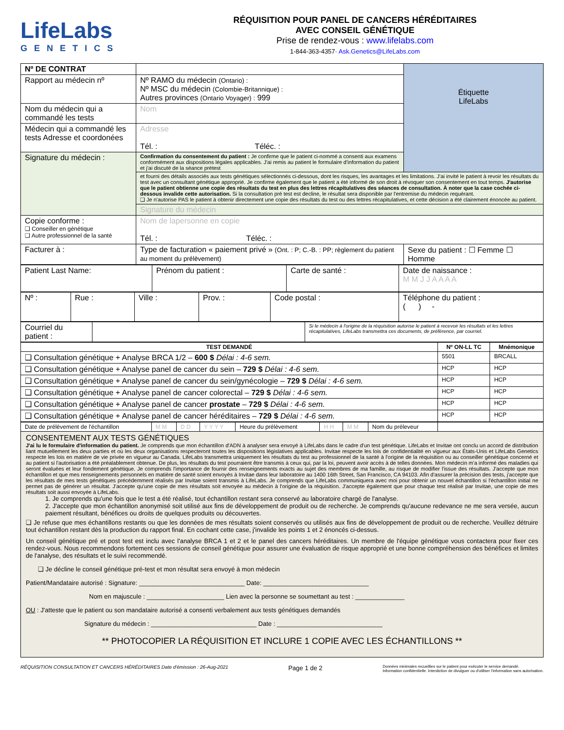LifeLabs
GENETICS
RÉQUISITION POUR PANEL DE CANCERS HÉRÉDITAIRES
AVEC CONSEIL GÉNÉTIQUE
Prise de rendez-vous : www.lifelabs.com
1-844-363-4357· Ask.Genetics@LifeLabs.com
| Nº DE CONTRAT | | Étiquette LifeLabs |
| Rapport au médecin nº | Nº RAMO du médecin (Ontario) : Nº MSC du médecin (Colombie-Britannique) : Autres provinces (Ontario Voyager) : 999 | |
| Nom du médecin qui a commandé les tests | Nom | |
| Médecin qui a commandé les tests Adresse et coordonées | Adresse Tél. : Téléc. : | |
| Signature du médecin : | Confirmation du consentement du patient : Je confirme que le patient ci-nommé a consenti aux examens conformément aux dispositions légales applicables. J'ai remis au patient le formulaire d'information du patient et j'ai discuté de la séance prétest | |
| | et fourni des détails associés aux tests génétiques sélectionnés ci-dessous, dont les risques, les avantages et les limitations. J'ai invité le patient à revoir les résultats du test avec un consultant génétique approprié. Je confirme également que le patient a été informé de son droit à révoquer son consentement en tout temps. J'autorise que le patient obtienne une copie des résultats du test en plus des lettres récapitulatives des séances de consultation. À noter que la case cochée ci-dessous invalide cette autorisation. Si la consultation pré test est decline, le résultat sera disponible par l'entremise du médecin requérant. ❑ Je n'autorise PAS le patient à obtenir directement une copie des résultats du test ou des lettres récapitulatives, et cette décision a été clairement énoncée au patient. | |
| | Signature du médecin | |
| Copie conforme : ❑ Conseiller en génétique ❑ Autre professionnel de la santé | Nom de lapersonne en copie Tél. : Téléc. : | |
| Facturer à : | Type de facturation « paiement privé » (Ont. : P; C.-B. : PP; règlement du patient au moment du prélèvement) | Sexe du patient : ☐ Femme ☐ Homme |
| Patient Last Name: | Prénom du patient : | Carte de santé : | Date de naissance : M M J J A A A A |
| Nº : | Rue : | Ville : | Prov. : | Code postal : | Téléphone du patient : ( ) - |
| Courriel du patient : | | Si le médecin à l'origine de la réquisition autorise le patient à recevoir les résultats et les lettres récapitulatives, LifeLabs transmettra ces documents, de préférence, par courriel. |
| TEST DEMANDÉ | Nº ON-LL TC | Mnémonique |
| --- | --- | --- |
| ❑ Consultation génétique + Analyse BRCA 1/2 – 600 $ Délai : 4-6 sem. | 5501 | BRCALL |
| ❑ Consultation génétique + Analyse panel de cancer du sein – 729 $ Délai : 4-6 sem. | HCP | HCP |
| ❑ Consultation génétique + Analyse panel de cancer du sein/gynécologie – 729 $ Délai : 4-6 sem. | HCP | HCP |
| ❑ Consultation génétique + Analyse panel de cancer colorectal – 729 $ Délai : 4-6 sem. | HCP | HCP |
| ❑ Consultation génétique + Analyse panel de cancer prostate – 729 $ Délai : 4-6 sem. | HCP | HCP |
| ❑ Consultation génétique + Analyse panel de cancer héréditaires – 729 $ Délai : 4-6 sem. | HCP | HCP |
| Date de prélèvement de l'échantillon | M M | D D | Y Y Y Y | Heure du prélèvement | H H | M M | Nom du préleveur | |
CONSENTEMENT AUX TESTS GÉNÉTIQUES
J'ai lu le formulaire d'information du patient. Je comprends que mon échantillon d'ADN à analyser sera envoyé à LifeLabs dans le cadre d'un test génétique. LifeLabs et Invitae ont conclu un accord de distribution liant mutuellement les deux parties et où les deux organisations respecteront toutes les dispositions législatives applicables. Invitae respecte les lois de confidentialité en vigueur aux États-Unis et LifeLabs Genetics respecte les lois en matière de vie privée en vigueur au Canada. LifeLabs transmettra uniquement les résultats du test au professionnel de la santé à l'origine de la réquisition ou au conseiller génétique concerné et au patient si l'autorisation a été préalablement obtenue. De plus, les résultats du test pourraient être transmis à ceux qui, par la loi, peuvent avoir accès à de telles données. Mon médecin m'a informé des maladies qui seront évaluées et leur fondement génétique. Je comprends l'importance de fournir des renseignements exacts au sujet des membres de ma famille, au risque de modifier l'issue des résultats. J'accepte que mon échantillon et que mes renseignements personnels en matière de santé soient envoyés à Invitae dans leur laboratoire au 1400 16th Street, San Francisco, CA 94103. Afin d'assurer la précision des tests, j'accepte que les résultats de mes tests génétiques précédemment réalisés par Invitae soient transmis à LifeLabs. Je comprends que LifeLabs communiquera avec moi pour obtenir un nouvel échantillon si l'échantillon initial ne permet pas de générer un résultat. J'accepte qu'une copie de mes résultats soit envoyée au médecin à l'origine de la réquisition. J'accepte également que pour chaque test réalisé par Invitae, une copie de mes résultats soit aussi envoyée à LifeLabs.
1. Je comprends qu'une fois que le test a été réalisé, tout échantillon restant sera conservé au laboratoire chargé de l'analyse.
2. J'accepte que mon échantillon anonymisé soit utilisé aux fins de développement de produit ou de recherche. Je comprends qu'aucune redevance ne me sera versée, aucun paiement résultant, bénéfices ou droits de quelques produits ou découvertes.
❑ Je refuse que mes échantillons restants ou que les données de mes résultats soient conservés ou utilisés aux fins de développement de produit ou de recherche. Veuillez détruire tout échantillon restant dès la production du rapport final. En cochant cette case, j'invalide les points 1 et 2 énoncés ci-dessus.
Un conseil génétique pré et post test est inclu avec l'analyse BRCA 1 et 2 et le panel des cancers héréditaires. Un membre de l'équipe génétique vous contactera pour fixer ces rendez-vous. Nous recommendons fortement ces sessions de conseil génétique pour assurer une évaluation de risque approprié et une bonne compréhension des bénéfices et limites de l'analyse, des résultats et le suivi recommendé.
❑ Je décline le conseil génétique pré-test et mon résultat sera envoyé à mon médecin
Patient/Mandataire autorisé : Signature: ______________________________ Date: ______________________________
Nom en majuscule : ______________________ Lien avec la personne se soumettant au test : ______________
OU : J'atteste que le patient ou son mandataire autorisé a consenti verbalement aux tests génétiques demandés
Signature du médecin : ______________________________ Date : ______________________________
** PHOTOCOPIER LA RÉQUISITION ET INCLURE 1 COPIE AVEC LES ÉCHANTILLONS **
RÉQUISITION CONSULTATION ET CANCERS HÉRÉDITAIRES Date d'émission : 26-Aug-2021 Page 1 de 2 Données minimales recueillies sur le patient pour exécuter le service demandé.
Information confidentielle. Interdiction de divulguer ou d'utiliser l'information sans autorisation.